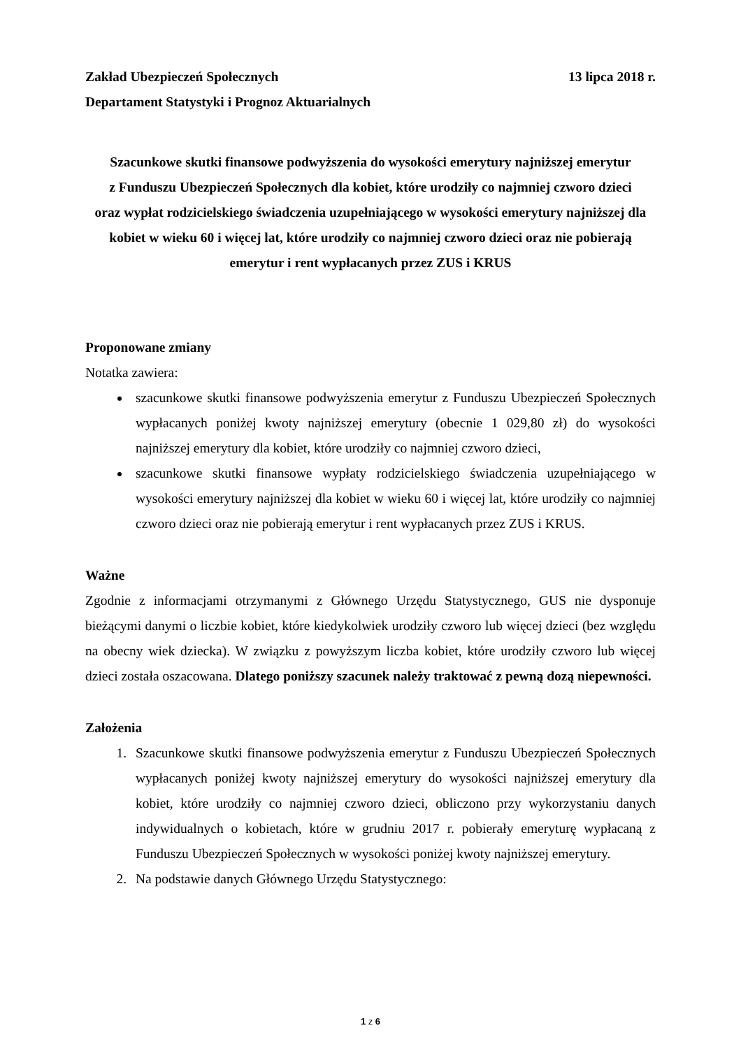Zakład Ubezpieczeń Społecznych 13 lipca 2018 r.
Departament Statystyki i Prognoz Aktuarialnych
Szacunkowe skutki finansowe podwyższenia do wysokości emerytury najniższej emerytur
z Funduszu Ubezpieczeń Społecznych dla kobiet, które urodziły co najmniej czworo dzieci
oraz wypłat rodzicielskiego świadczenia uzupełniającego w wysokości emerytury najniższej dla kobiet w wieku 60 i więcej lat, które urodziły co najmniej czworo dzieci oraz nie pobierają emerytur i rent wypłacanych przez ZUS i KRUS
Proponowane zmiany
Notatka zawiera:
szacunkowe skutki finansowe podwyższenia emerytur z Funduszu Ubezpieczeń Społecznych wypłacanych poniżej kwoty najniższej emerytury (obecnie 1 029,80 zł) do wysokości najniższej emerytury dla kobiet, które urodziły co najmniej czworo dzieci,
szacunkowe skutki finansowe wypłaty rodzicielskiego świadczenia uzupełniającego w wysokości emerytury najniższej dla kobiet w wieku 60 i więcej lat, które urodziły co najmniej czworo dzieci oraz nie pobierają emerytur i rent wypłacanych przez ZUS i KRUS.
Ważne
Zgodnie z informacjami otrzymanymi z Głównego Urzędu Statystycznego, GUS nie dysponuje bieżącymi danymi o liczbie kobiet, które kiedykolwiek urodziły czworo lub więcej dzieci (bez względu na obecny wiek dziecka). W związku z powyższym liczba kobiet, które urodziły czworo lub więcej dzieci została oszacowana. Dlatego poniższy szacunek należy traktować z pewną dozą niepewności.
Założenia
1. Szacunkowe skutki finansowe podwyższenia emerytur z Funduszu Ubezpieczeń Społecznych wypłacanych poniżej kwoty najniższej emerytury do wysokości najniższej emerytury dla kobiet, które urodziły co najmniej czworo dzieci, obliczono przy wykorzystaniu danych indywidualnych o kobietach, które w grudniu 2017 r. pobierały emeryturę wypłacaną z Funduszu Ubezpieczeń Społecznych w wysokości poniżej kwoty najniższej emerytury.
2. Na podstawie danych Głównego Urzędu Statystycznego:
1 z 6